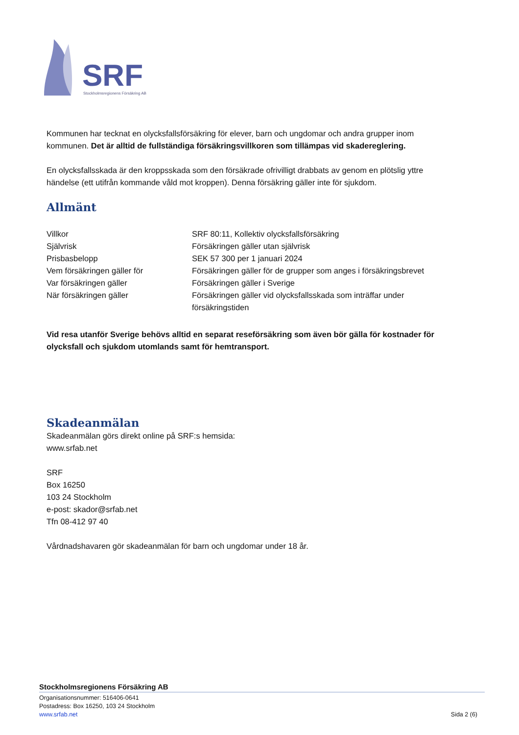SRF
Stockholmsregionens Försäkring AB
Kommunen har tecknat en olycksfallsförsäkring för elever, barn och ungdomar och andra grupper inom kommunen. Det är alltid de fullständiga försäkringsvillkoren som tillämpas vid skadereglering.
En olycksfallsskada är den kroppsskada som den försäkrade ofrivilligt drabbats av genom en plötslig yttre händelse (ett utifrån kommande våld mot kroppen). Denna försäkring gäller inte för sjukdom.
Allmänt
| Villkor | SRF 80:11, Kollektiv olycksfallsförsäkring |
| Självrisk | Försäkringen gäller utan självrisk |
| Prisbasbelopp | SEK 57 300 per 1 januari 2024 |
| Vem försäkringen gäller för | Försäkringen gäller för de grupper som anges i försäkringsbrevet |
| Var försäkringen gäller | Försäkringen gäller i Sverige |
| När försäkringen gäller | Försäkringen gäller vid olycksfallsskada som inträffar under försäkringstiden |
Vid resa utanför Sverige behövs alltid en separat reseförsäkring som även bör gälla för kostnader för olycksfall och sjukdom utomlands samt för hemtransport.
Skadeanmälan
Skadeanmälan görs direkt online på SRF:s hemsida:
www.srfab.net
SRF
Box 16250
103 24 Stockholm
e-post: skador@srfab.net
Tfn 08-412 97 40
Vårdnadshavaren gör skadeanmälan för barn och ungdomar under 18 år.
Stockholmsregionens Försäkring AB
Organisationsnummer: 516406-0641
Postadress: Box 16250, 103 24 Stockholm
www.srfab.net Sida 2 (6)